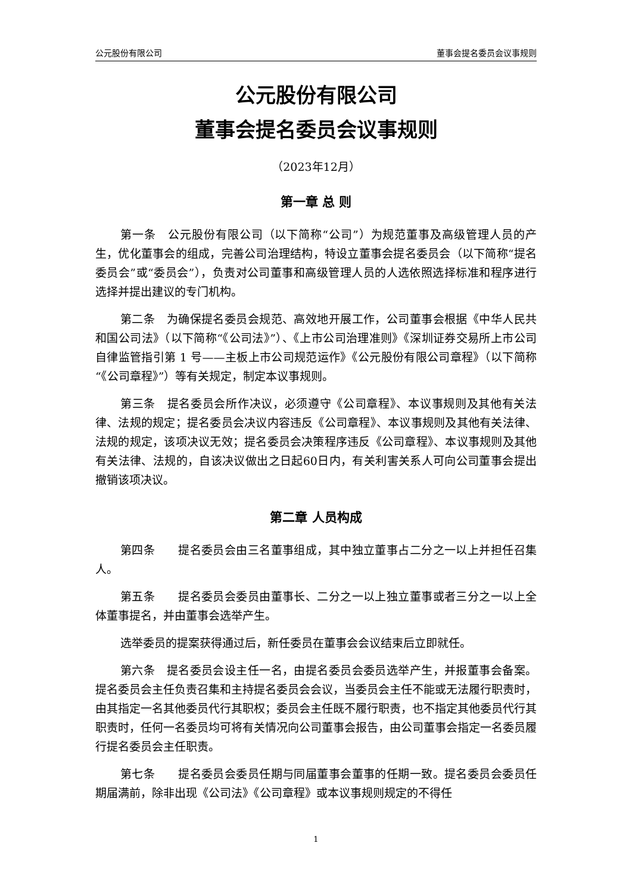公元股份有限公司 董事会提名委员会议事规则
公元股份有限公司
董事会提名委员会议事规则
（2023年12月）
第一章 总 则
第一条　公元股份有限公司（以下简称“公司”）为规范董事及高级管理人员的产生，优化董事会的组成，完善公司治理结构，特设立董事会提名委员会（以下简称“提名委员会”或“委员会”），负责对公司董事和高级管理人员的人选依照选择标准和程序进行选择并提出建议的专门机构。
第二条　为确保提名委员会规范、高效地开展工作，公司董事会根据《中华人民共和国公司法》（以下简称“《公司法》”）、《上市公司治理准则》《深圳证券交易所上市公司自律监管指引第 1 号——主板上市公司规范运作》《公元股份有限公司章程》（以下简称“《公司章程》”）等有关规定，制定本议事规则。
第三条　提名委员会所作决议，必须遵守《公司章程》、本议事规则及其他有关法律、法规的规定；提名委员会决议内容违反《公司章程》、本议事规则及其他有关法律、法规的规定，该项决议无效；提名委员会决策程序违反《公司章程》、本议事规则及其他有关法律、法规的，自该决议做出之日起60日内，有关利害关系人可向公司董事会提出撤销该项决议。
第二章 人员构成
第四条　　提名委员会由三名董事组成，其中独立董事占二分之一以上并担任召集人。
第五条　　提名委员会委员由董事长、二分之一以上独立董事或者三分之一以上全体董事提名，并由董事会选举产生。
选举委员的提案获得通过后，新任委员在董事会会议结束后立即就任。
第六条　提名委员会设主任一名，由提名委员会委员选举产生，并报董事会备案。提名委员会主任负责召集和主持提名委员会会议，当委员会主任不能或无法履行职责时，由其指定一名其他委员代行其职权；委员会主任既不履行职责，也不指定其他委员代行其职责时，任何一名委员均可将有关情况向公司董事会报告，由公司董事会指定一名委员履行提名委员会主任职责。
第七条　　提名委员会委员任期与同届董事会董事的任期一致。提名委员会委员任期届满前，除非出现《公司法》《公司章程》或本议事规则规定的不得任
1